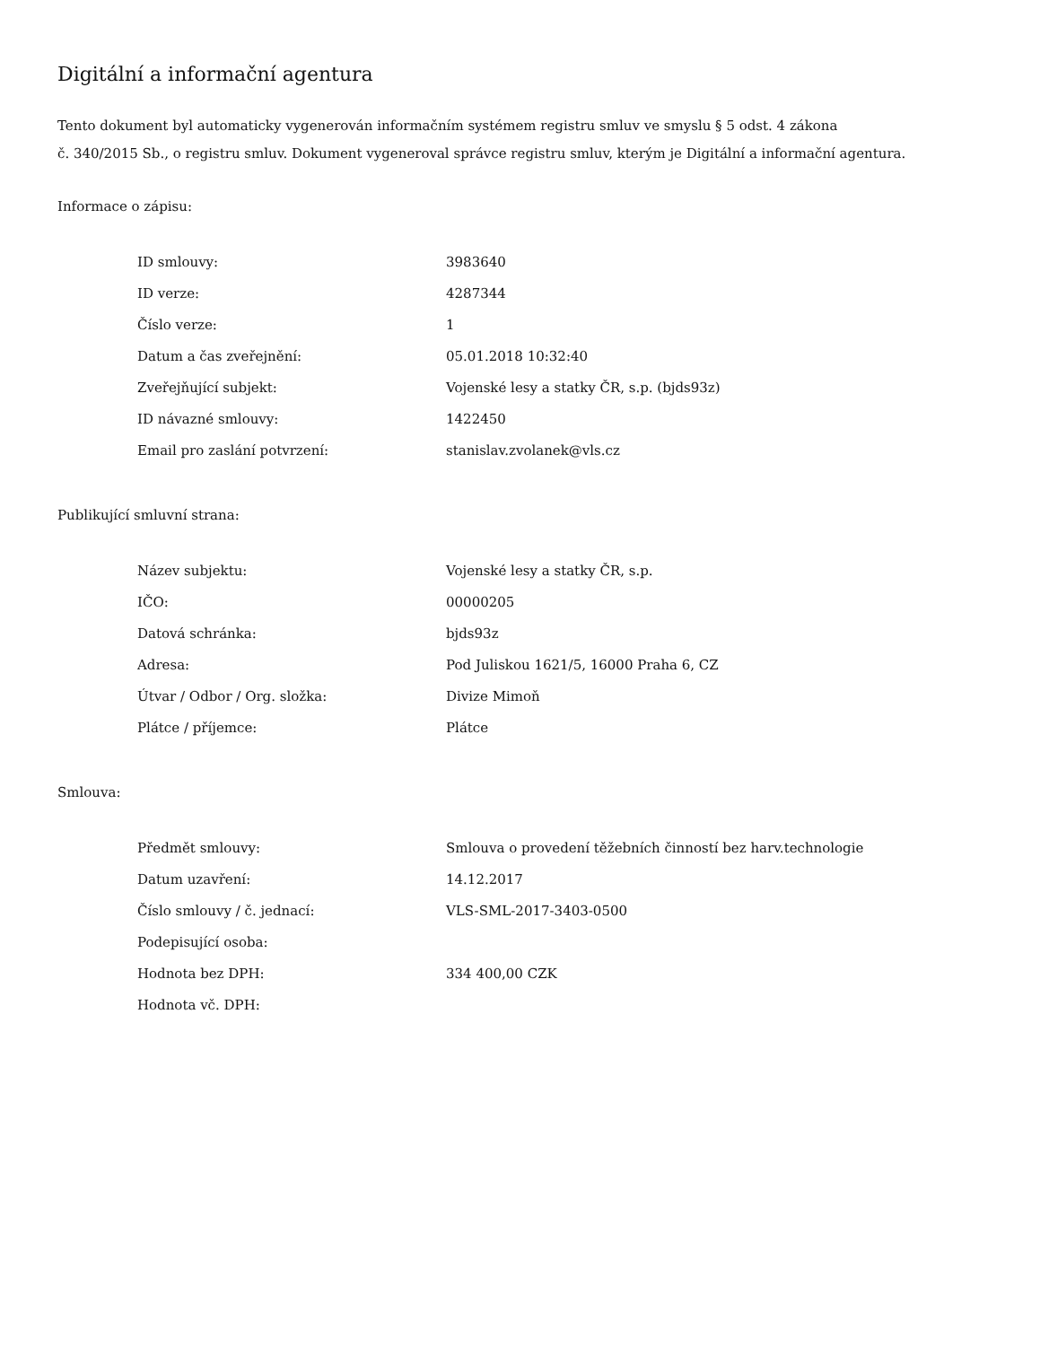Digitální a informační agentura
Tento dokument byl automaticky vygenerován informačním systémem registru smluv ve smyslu § 5 odst. 4 zákona
č. 340/2015 Sb., o registru smluv. Dokument vygeneroval správce registru smluv, kterým je Digitální a informační agentura.
Informace o zápisu:
| ID smlouvy: | 3983640 |
| ID verze: | 4287344 |
| Číslo verze: | 1 |
| Datum a čas zveřejnění: | 05.01.2018 10:32:40 |
| Zveřejňující subjekt: | Vojenské lesy a statky ČR, s.p. (bjds93z) |
| ID návazné smlouvy: | 1422450 |
| Email pro zaslání potvrzení: | stanislav.zvolanek@vls.cz |
Publikující smluvní strana:
| Název subjektu: | Vojenské lesy a statky ČR, s.p. |
| IČO: | 00000205 |
| Datová schránka: | bjds93z |
| Adresa: | Pod Juliskou 1621/5, 16000 Praha 6, CZ |
| Útvar / Odbor / Org. složka: | Divize Mimoň |
| Plátce / příjemce: | Plátce |
Smlouva:
| Předmět smlouvy: | Smlouva o provedení těžebních činností bez harv.technologie |
| Datum uzavření: | 14.12.2017 |
| Číslo smlouvy / č. jednací: | VLS-SML-2017-3403-0500 |
| Podepisující osoba: | |
| Hodnota bez DPH: | 334 400,00 CZK |
| Hodnota vč. DPH: | |